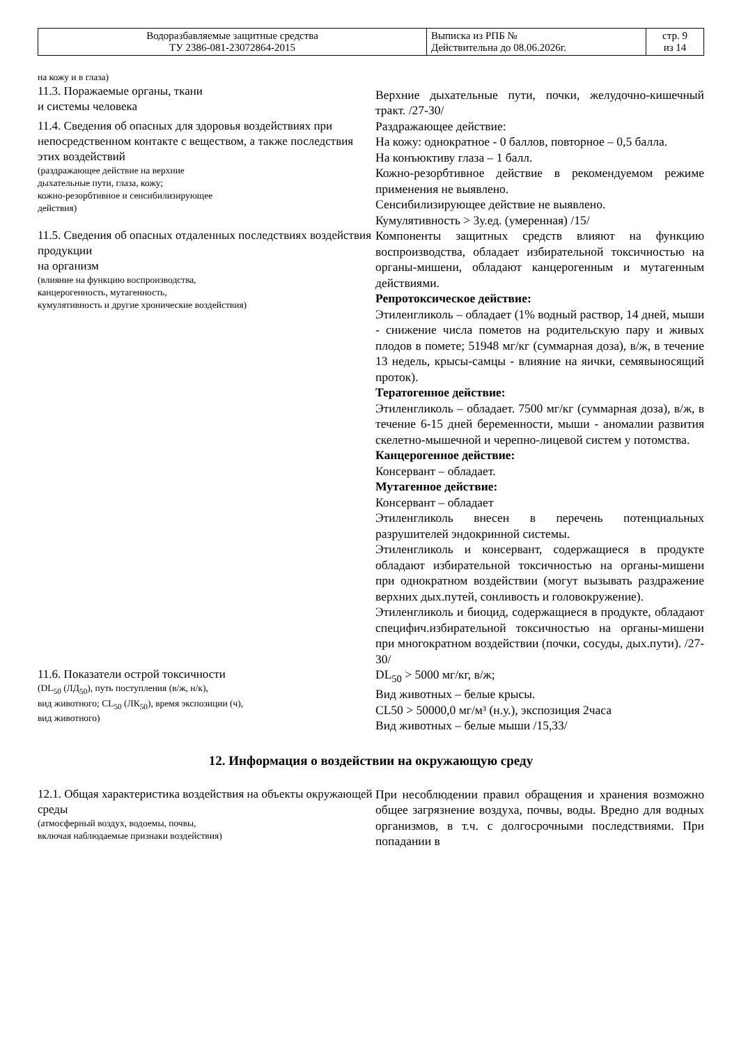| Водоразбавляемые защитные средства ТУ 2386-081-23072864-2015 | Выписка из РПБ № Действительна до 08.06.2026г. | стр. 9 из 14 |
| на кожу и в глаза) 11.3. Поражаемые органы, ткани и системы человека | Верхние дыхательные пути, почки, желудочно-кишечный тракт. /27-30/ |
| 11.4. Сведения об опасных для здоровья воздействиях при непосредственном контакте с веществом, а также последствия этих воздействий (раздражающее действие на верхние дыхательные пути, глаза, кожу; кожно-резорбтивное и сенсибилизирующее действия) | Раздражающее действие: На кожу: однократное - 0 баллов, повторное – 0,5 балла. На конъюктиву глаза – 1 балл. Кожно-резорбтивное действие в рекомендуемом режиме применения не выявлено. Сенсибилизирующее действие не выявлено. Кумулятивность > 3у.ед. (умеренная) /15/ |
| 11.5. Сведения об опасных отдаленных последствиях воздействия продукции на организм (влияние на функцию воспроизводства, канцерогенность, мутагенность, кумулятивность и другие хронические воздействия) | Компоненты защитных средств влияют на функцию воспроизводства, обладает избирательной токсичностью на органы-мишени, обладают канцерогенным и мутагенным действиями. Репротоксическое действие: Этиленгликоль – обладает (1% водный раствор, 14 дней, мыши - снижение числа пометов на родительскую пару и живых плодов в помете; 51948 мг/кг (суммарная доза), в/ж, в течение 13 недель, крысы-самцы - влияние на яички, семявыносящий проток). Тератогенное действие: Этиленгликоль – обладает. 7500 мг/кг (суммарная доза), в/ж, в течение 6-15 дней беременности, мыши - аномалии развития скелетно-мышечной и черепно-лицевой систем у потомства. Канцерогенное действие: Консервант – обладает. Мутагенное действие: Консервант – обладает Этиленгликоль внесен в перечень потенциальных разрушителей эндокринной системы. Этиленгликоль и консервант, содержащиеся в продукте обладают избирательной токсичностью на органы-мишени при однократном воздействии (могут вызывать раздражение верхних дых.путей, сонливость и головокружение). Этиленгликоль и биоцид, содержащиеся в продукте, обладают специфич.избирательной токсичностью на органы-мишени при многократном воздействии (почки, сосуды, дых.пути). /27-30/ |
| 11.6. Показатели острой токсичности (DL<sub>50</sub> (ЛД<sub>50</sub>), путь поступления (в/ж, н/к), вид животного; CL<sub>50</sub> (ЛК<sub>50</sub>), время экспозиции (ч), вид животного) | DL<sub>50</sub> > 5000 мг/кг, в/ж; Вид животных – белые крысы. CL50 > 50000,0 мг/м³ (н.у.), экспозиция 2часа Вид животных – белые мыши /15,33/ |
12. Информация о воздействии на окружающую среду
| 12.1. Общая характеристика воздействия на объекты окружающей среды (атмосферный воздух, водоемы, почвы, включая наблюдаемые признаки воздействия) | При несоблюдении правил обращения и хранения возможно общее загрязнение воздуха, почвы, воды. Вредно для водных организмов, в т.ч. с долгосрочными последствиями. При попадании в |